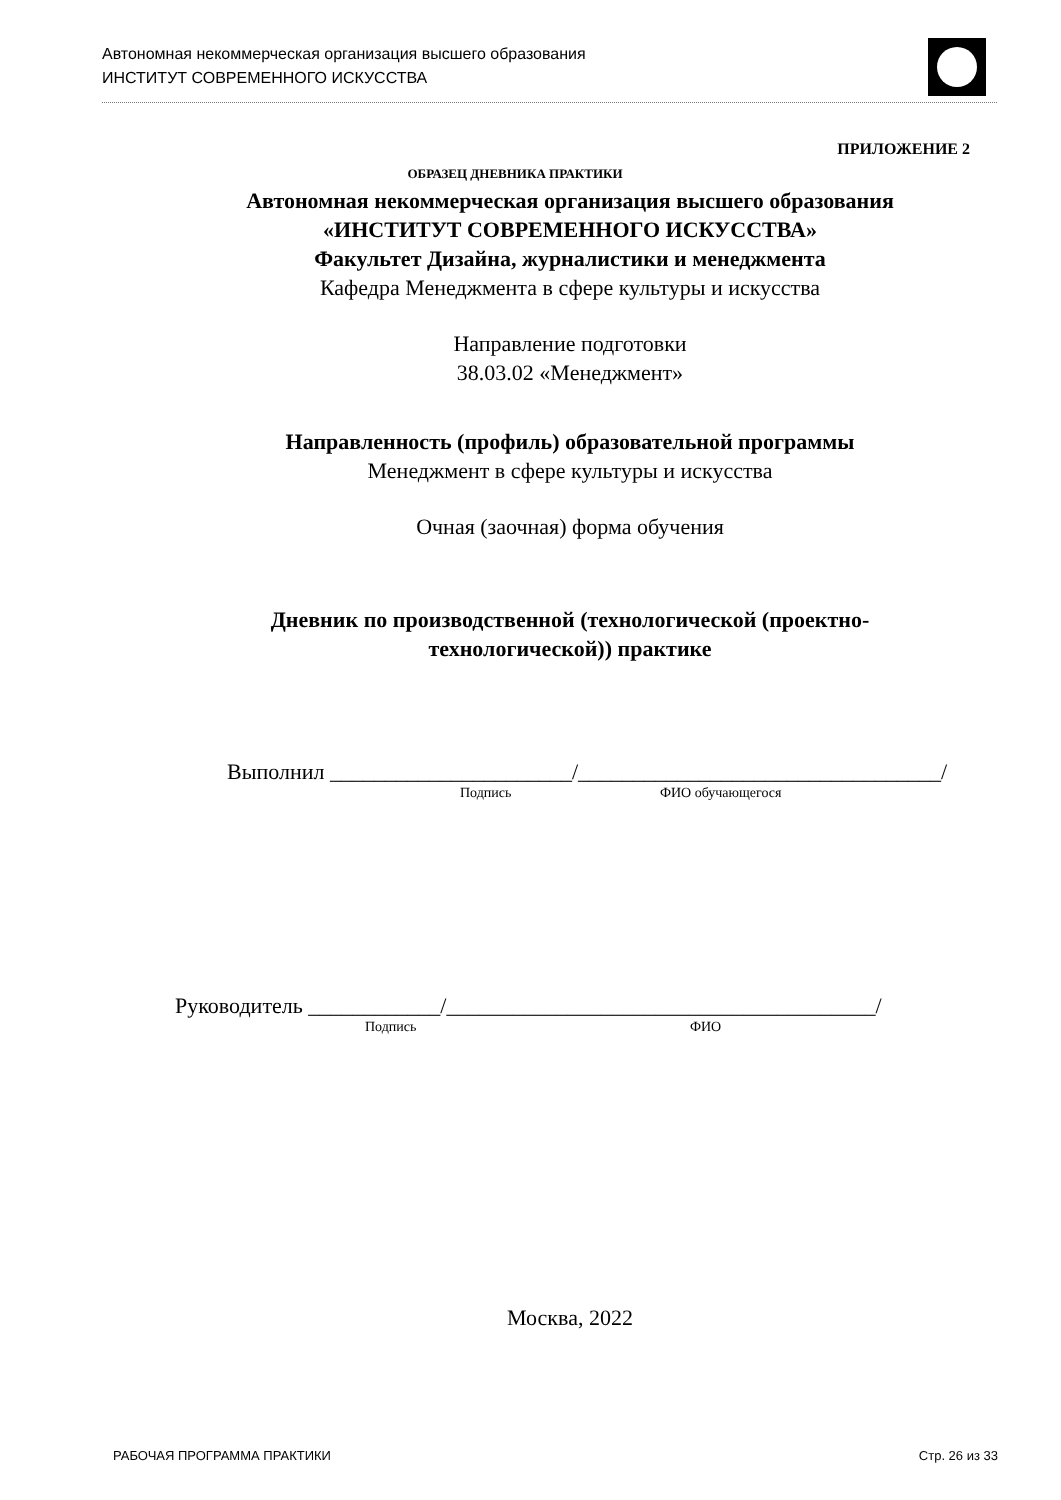Автономная некоммерческая организация высшего образования
ИНСТИТУТ СОВРЕМЕННОГО ИСКУССТВА
ПРИЛОЖЕНИЕ 2
ОБРАЗЕЦ ДНЕВНИКА ПРАКТИКИ
Автономная некоммерческая организация высшего образования
«ИНСТИТУТ СОВРЕМЕННОГО ИСКУССТВА»
Факультет Дизайна, журналистики и менеджмента
Кафедра Менеджмента в сфере культуры и искусства
Направление подготовки
38.03.02 «Менеджмент»
Направленность (профиль) образовательной программы
Менеджмент в сфере культуры и искусства
Очная (заочная) форма обучения
Дневник по производственной (технологической (проектно-
технологической)) практике
Выполнил ______________________/_________________________________/
Подпись ФИО обучающегося
Руководитель ____________/_______________________________________/
Подпись ФИО
Москва, 2022
РАБОЧАЯ ПРОГРАММА ПРАКТИКИ Стр. 26 из 33